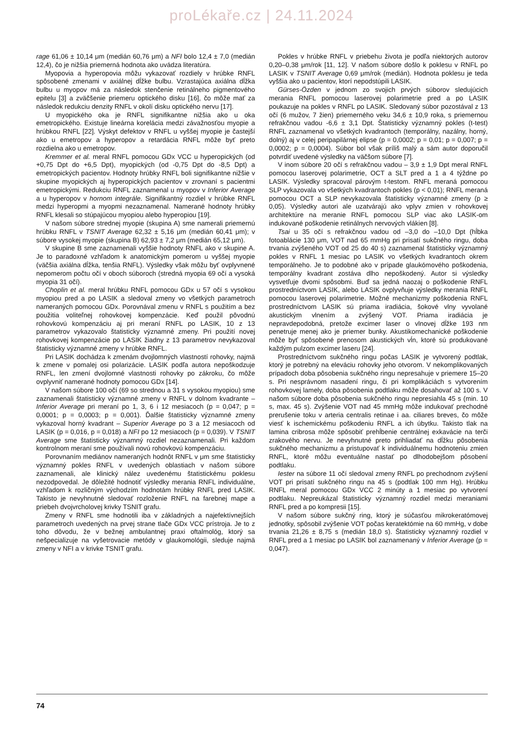proLékaře.cz | 24.11.2024
rage 61,06 ± 10,14 μm (medián 60,76 μm) a NFI bolo 12,4 ± 7,0 (medián 12,4), čo je nižšia priemerná hodnota ako uvádza literatúra.
Myopovia a hyperopovia môžu vykazovať rozdiely v hrúbke RNFL spôsobené zmenami v axiálnej dĺžke bulbu. Vzrastajúca axiálna dĺžka bulbu u myopov má za následok stenčenie retinálneho pigmentového epitelu [3] a zväčšenie priemeru optického disku [16], čo môže mať za následok redukciu denzity RNFL v okolí disku optického nervu [17].
U myopického oka je RNFL signifikantne nižšia ako u oka emetropického. Existuje lineárna korelácia medzi závažnosťou myopie a hrúbkou RNFL [22]. Výskyt defektov v RNFL u vyššej myopie je častejší ako u emetropov a hyperopov a retardácia RNFL môže byť preto rozdielna ako u emetropov.
Kremmer et al. meral RNFL pomocou GDx VCC u hyperopických (od +0,75 Dpt do +6,5 Dpt), myopických (od -0,75 Dpt do -8,5 Dpt) a emetropických pacientov. Hodnoty hrúbky RNFL boli signifikantne nižšie v skupine myopických aj hyperopických pacientov v zrovnaní s pacientmi emetropickými. Redukciu RNFL zaznamenal u myopov v Inferior Average a u hyperopov v hornom integrále. Signifikantný rozdiel v hrúbke RNFL medzi hyperopmi a myopmi nezaznamenal. Namerané hodnoty hrúbky RNFL klesali so stúpajúcou myopiou alebo hyperopiou [19].
V našom súbore strednej myopie (skupina A) sme namerali priemernú hrúbku RNFL v TSNIT Average 62,32 ± 5,16 μm (medián 60,41 μm); v súbore vysokej myopie (skupina B) 62,93 ± 7,2 μm (medián 65,12 μm).
V skupine B sme zaznamenali vyššie hodnoty RNFL ako v skupine A. Je to paradoxné vzhľadom k anatomickým pomerom u vyššej myopie (väčšia axiálna dĺžka, tenšia RNFL). Výsledky však môžu byť ovplyvnené nepomerom počtu očí v oboch súboroch (stredná myopia 69 očí a vysoká myopia 31 očí).
Choplin et al. meral hrúbku RNFL pomocou GDx u 57 očí s vysokou myopiou pred a po LASIK a sledoval zmeny vo všetkých parametroch nameraných pomocou GDx. Porovnával zmenu v RNFL s použitím a bez použitia voliteľnej rohovkovej kompenzácie. Keď použil pôvodnú rohovkovú kompenzáciu aj pri meraní RNFL po LASIK, 10 z 13 parametrov vykazovalo štatisticky významné zmeny. Pri použití novej rohovkovej kompenzácie po LASIK žiadny z 13 parametrov nevykazoval štatisticky významné zmeny v hrúbke RNFL.
Pri LASIK dochádza k zmenám dvojlomných vlastností rohovky, najmä k zmene v pomalej osi polarizácie. LASIK podľa autora nepoškodzuje RNFL, len zmení dvojlomné vlastnosti rohovky po zákroku, čo môže ovplyvniť namerané hodnoty pomocou GDx [14].
V našom súbore 100 očí (69 so strednou a 31 s vysokou myopiou) sme zaznamenali štatisticky významné zmeny v RNFL v dolnom kvadrante – Inferior Average pri meraní po 1, 3, 6 i 12 mesiacoch (p = 0,047; p = 0,0001; p = 0,0003; p = 0,001). Ďalšie štatisticky významné zmeny vykazoval horný kvadrant – Superior Average po 3 a 12 mesiacoch od LASIK (p = 0,016, p = 0,018) a NFI po 12 mesiacoch (p = 0,039). V TSNIT Average sme štatisticky významný rozdiel nezaznamenali. Pri každom kontrolnom meraní sme používali novú rohovkovú kompenzáciu.
Porovnaním mediánov nameraných hodnôt RNFL v μm sme štatisticky významný pokles RNFL v uvedených oblastiach v našom súbore zaznamenali, ale klinický nález uvedenému štatistickému poklesu nezodpovedal. Je dôležité hodnotiť výsledky merania RNFL individuálne, vzhľadom k rozličným východzím hodnotám hrúbky RNFL pred LASIK. Takisto je nevyhnutné sledovať rozloženie RNFL na farebnej mape a priebeh dvojvrcholovej krivky TSNIT grafu.
Zmeny v RNFL sme hodnotili iba v základných a najefektívnejších parametroch uvedených na prvej strane tlače GDx VCC prístroja. Je to z toho dôvodu, že v bežnej ambulantnej praxi oftalmológ, ktorý sa nešpecializuje na vyšetrovacie metódy v glaukomológii, sleduje najmä zmeny v NFI a v krivke TSNIT grafu.
Pokles v hrúbke RNFL v priebehu života je podľa niektorých autorov 0,20–0,38 μm/rok [11, 12]. V našom súbore došlo k poklesu v RNFL po LASIK v TSNIT Average 0,69 μm/rok (medián). Hodnota poklesu je teda vyššia ako u pacientov, ktorí nepodstúpili LASIK.
Gürses-Özden v jednom zo svojich prvých súborov sledujúcich merania RNFL pomocou laserovej polarimetrie pred a po LASIK poukazuje na pokles v RNFL po LASIK. Sledovaný súbor pozostával z 13 očí (6 mužov, 7 žien) priemerného veku 34,6 ± 10,9 roka, s priemernou refrakčnou vadou -6,6 ± 3,1 Dpt. Štatisticky významný pokles (t-test) RNFL zaznamenal vo všetkých kvadrantoch (temporálny, nazálny, horný, dolný) aj v celej peripapilárnej elipse (p = 0,0002; p = 0,01; p = 0,007; p = 0,0002; p = 0,0004). Súbor bol však príliš malý a sám autor doporučil potvrdiť uvedené výsledky na väčšom súbore [7].
V inom súbore 20 očí s refrakčnou vadou – 3,9 ± 1,9 Dpt meral RNFL pomocou laserovej polarimetrie, OCT a SLT pred a 1 a 4 týždne po LASIK. Výsledky spracoval párovým t-testom. RNFL meraná pomocou SLP vykazovala vo všetkých kvadrantoch pokles (p < 0,01); RNFL meraná pomocou OCT a SLP nevykazovala štatisticky významné zmeny (p ≥ 0,05). Výsledky autori ale uzatvárajú ako vplyv zmien v rohovkovej architektúre na meranie RNFL pomocou SLP viac ako LASIK-om indukované poškodenie retinálnych nervových vlákien [8].
Tsai u 35 očí s refrakčnou vadou od –3,0 do –10,0 Dpt (hĺbka fotoablácie 130 μm, VOT nad 65 mmHg pri prisatí sukčného ringu, doba trvania zvýšeného VOT od 25 do 40 s) zaznamenal štatisticky významný pokles v RNFL 1 mesiac po LASIK vo všetkých kvadrantoch okrem temporálneho. Je to podobné ako v prípade glaukómového poškodenia, temporálny kvadrant zostáva dlho nepoškodený. Autor si výsledky vysvetľuje dvomi spôsobmi. Buď sa jedná naozaj o poškodenie RNFL prostredníctvom LASIK, alebo LASIK ovplyvňuje výsledky merania RNFL pomocou laserovej polarimetrie. Možné mechanizmy poškodenia RNFL prostredníctvom LASIK sú priama iradiácia, šokové vlny vyvolané akustickým vlnením a zvýšený VOT. Priama iradiácia je nepravdepodobná, pretože excimer laser o vlnovej dĺžke 193 nm penetruje menej ako je priemer bunky. Akustikomechanické poškodenie môže byť spôsobené prenosom akustických vĺn, ktoré sú produkované každým pulzom excimer laseru [24].
Prostredníctvom sukčného ringu počas LASIK je vytvorený podtlak, ktorý je potrebný na eleváciu rohovky jeho otvorom. V nekomplikovaných prípadoch doba pôsobenia sukčného ringu nepresahuje v priemere 15–20 s. Pri nesprávnom nasadení ringu, či pri komplikáciách s vytvorením rohovkovej lamely, doba pôsobenia podtlaku môže dosahovať až 100 s. V našom súbore doba pôsobenia sukčného ringu nepresiahla 45 s (min. 10 s, max. 45 s). Zvýšenie VOT nad 45 mmHg môže indukovať prechodné prerušenie toku v arteria centralis retinae i aa. ciliares breves, čo môže viesť k ischemickému poškodeniu RNFL a ich úbytku. Takisto tlak na lamina cribrosa môže spôsobiť prehĺbenie centrálnej exkavácie na terči zrakového nervu. Je nevyhnutné preto prihliadať na dĺžku pôsobenia sukčného mechanizmu a pristupovať k individuálnemu hodnoteniu zmien RNFL, ktoré môžu eventuálne nastať po dlhodobejšom pôsobení podtlaku.
Iester na súbore 11 očí sledoval zmeny RNFL po prechodnom zvýšení VOT pri prisatí sukčného ringu na 45 s (podtlak 100 mm Hg). Hrúbku RNFL meral pomocou GDx VCC 2 minúty a 1 mesiac po vytvorení podtlaku. Nepreukázal štatisticky významný rozdiel medzi meraniami RNFL pred a po kompresii [15].
V našom súbore sukčný ring, ktorý je súčasťou mikrokeratómovej jednotky, spôsobil zvýšenie VOT počas keratektómie na 60 mmHg, v dobe trvania 21,26 ± 8,75 s (medián 18,0 s). Štatisticky významný rozdiel v RNFL pred a 1 mesiac po LASIK bol zaznamenaný v Inferior Average (p = 0,047).
74